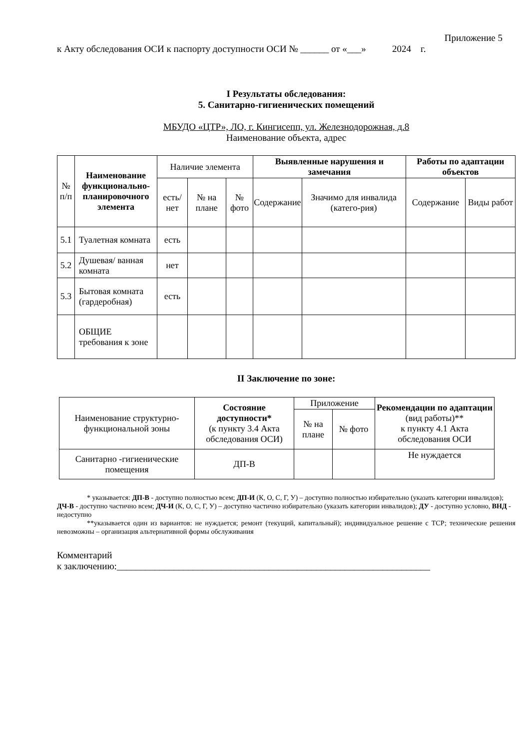Приложение 5
к Акту обследования ОСИ к паспорту доступности ОСИ № ______ от «___» 2024 г.
I Результаты обследования:
5. Санитарно-гигиенических помещений
МБУДО «ЦТР», ЛО, г. Кингисепп, ул. Железнодорожная, д.8
Наименование объекта, адрес
| № п/п | Наименование функционально-планировочного элемента | Наличие элемента | | | Выявленные нарушения и замечания | | Работы по адаптации объектов | |
| --- | --- | --- | --- | --- | --- | --- | --- | --- |
| | | есть/ нет | № на плане | № фото | Содержание | Значимо для инвалида (катего-рия) | Содержание | Виды работ |
| 5.1 | Туалетная комната | есть | | | | | | |
| 5.2 | Душевая/ ванная комната | нет | | | | | | |
| 5.3 | Бытовая комната (гардеробная) | есть | | | | | | |
| | ОБЩИЕ требования к зоне | | | | | | | |
II Заключение по зоне:
| Наименование структурно-функциональной зоны | Состояние доступности* (к пункту 3.4 Акта обследования ОСИ) | Приложение | | Рекомендации по адаптации (вид работы)** к пункту 4.1 Акта обследования ОСИ |
| | | № на плане | № фото | |
| Санитарно -гигиенические помещения | ДП-В | | | Не нуждается |
* указывается: ДП-В - доступно полностью всем; ДП-И (К, О, С, Г, У) – доступно полностью избирательно (указать категории инвалидов); ДЧ-В - доступно частично всем; ДЧ-И (К, О, С, Г, У) – доступно частично избирательно (указать категории инвалидов); ДУ - доступно условно, ВНД - недоступно
**указывается один из вариантов: не нуждается; ремонт (текущий, капитальный); индивидуальное решение с ТСР; технические решения невозможны – организация альтернативной формы обслуживания
Комментарий
к заключению:__________________________________________________________________